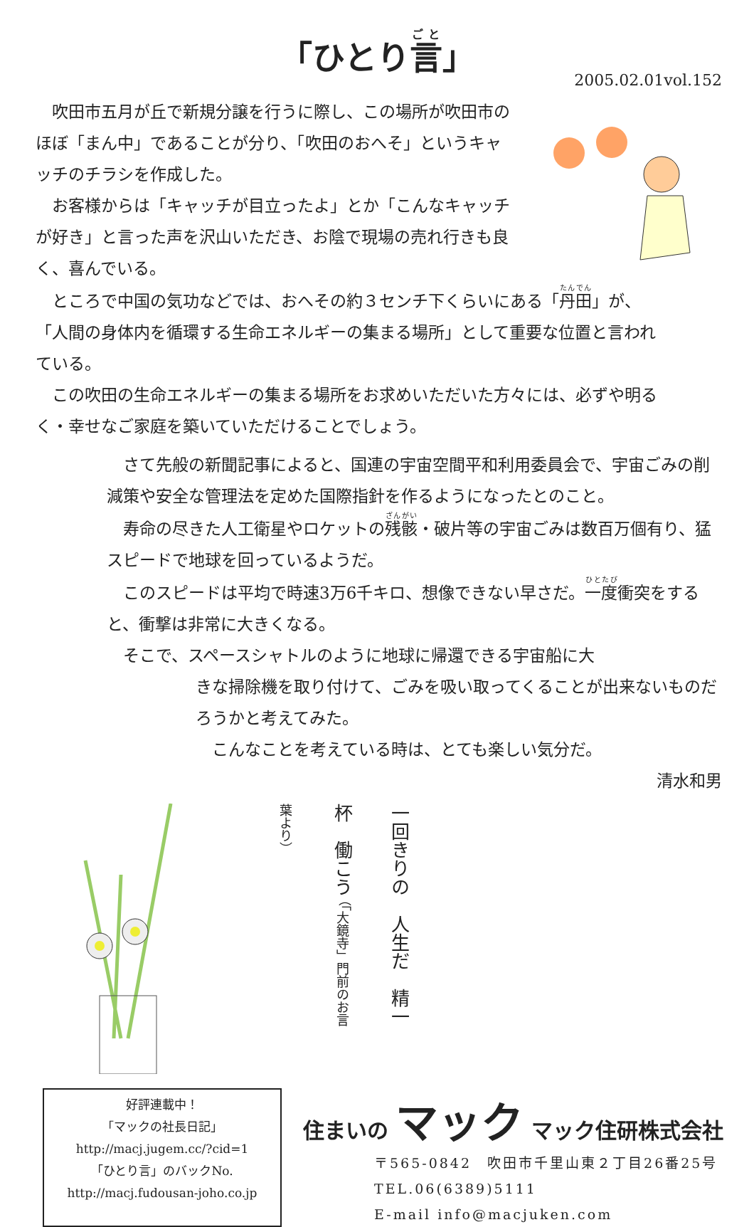「ひとり言」
2005.02.01vol.152
　吹田市五月が丘で新規分譲を行うに際し、この場所が吹田市のほぼ「まん中」であることが分り、「吹田のおへそ」というキャッチのチラシを作成した。
　お客様からは「キャッチが目立ったよ」とか「こんなキャッチが好き」と言った声を沢山いただき、お陰で現場の売れ行きも良く、喜んでいる。
　ところで中国の気功などでは、おへその約３センチ下くらいにある「丹田」が、「人間の身体内を循環する生命エネルギーの集まる場所」として重要な位置と言われている。
　この吹田の生命エネルギーの集まる場所をお求めいただいた方々には、必ずや明るく・幸せなご家庭を築いていただけることでしょう。
　さて先般の新聞記事によると、国連の宇宙空間平和利用委員会で、宇宙ごみの削減策や安全な管理法を定めた国際指針を作るようになったとのこと。
　寿命の尽きた人工衛星やロケットの残骸・破片等の宇宙ごみは数百万個有り、猛スピードで地球を回っているようだ。
　このスピードは平均で時速3万6千キロ、想像できない早さだ。一度衝突をすると、衝撃は非常に大きくなる。
　そこで、スペースシャトルのように地球に帰還できる宇宙船に大
きな掃除機を取り付けて、ごみを吸い取ってくることが出来ないものだろうかと考えてみた。
　こんなことを考えている時は、とても楽しい気分だ。
清水和男
一回きりの　人生だ　精一杯　働こう （「大鏡寺」門前のお言葉より）
好評連載中！
「マックの社長日記」
http://macj.jugem.cc/?cid=1
「ひとり言」のバックNo.
http://macj.fudousan-joho.co.jp
住まいの マック マック住研株式会社
〒565-0842　吹田市千里山東２丁目26番25号
TEL.06(6389)5111
E-mail info@macjuken.com